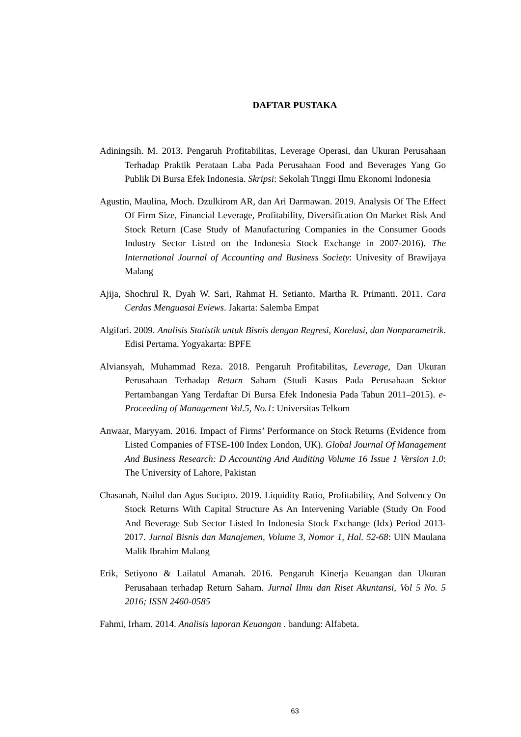DAFTAR PUSTAKA
Adiningsih. M. 2013. Pengaruh Profitabilitas, Leverage Operasi, dan Ukuran Perusahaan Terhadap Praktik Perataan Laba Pada Perusahaan Food and Beverages Yang Go Publik Di Bursa Efek Indonesia. Skripsi: Sekolah Tinggi Ilmu Ekonomi Indonesia
Agustin, Maulina, Moch. Dzulkirom AR, dan Ari Darmawan. 2019. Analysis Of The Effect Of Firm Size, Financial Leverage, Profitability, Diversification On Market Risk And Stock Return (Case Study of Manufacturing Companies in the Consumer Goods Industry Sector Listed on the Indonesia Stock Exchange in 2007-2016). The International Journal of Accounting and Business Society: Univesity of Brawijaya Malang
Ajija, Shochrul R, Dyah W. Sari, Rahmat H. Setianto, Martha R. Primanti. 2011. Cara Cerdas Menguasai Eviews. Jakarta: Salemba Empat
Algifari. 2009. Analisis Statistik untuk Bisnis dengan Regresi, Korelasi, dan Nonparametrik. Edisi Pertama. Yogyakarta: BPFE
Alviansyah, Muhammad Reza. 2018. Pengaruh Profitabilitas, Leverage, Dan Ukuran Perusahaan Terhadap Return Saham (Studi Kasus Pada Perusahaan Sektor Pertambangan Yang Terdaftar Di Bursa Efek Indonesia Pada Tahun 2011–2015). e-Proceeding of Management Vol.5, No.1: Universitas Telkom
Anwaar, Maryyam. 2016. Impact of Firms’ Performance on Stock Returns (Evidence from Listed Companies of FTSE-100 Index London, UK). Global Journal Of Management And Business Research: D Accounting And Auditing Volume 16 Issue 1 Version 1.0: The University of Lahore, Pakistan
Chasanah, Nailul dan Agus Sucipto. 2019. Liquidity Ratio, Profitability, And Solvency On Stock Returns With Capital Structure As An Intervening Variable (Study On Food And Beverage Sub Sector Listed In Indonesia Stock Exchange (Idx) Period 2013-2017. Jurnal Bisnis dan Manajemen, Volume 3, Nomor 1, Hal. 52-68: UIN Maulana Malik Ibrahim Malang
Erik, Setiyono & Lailatul Amanah. 2016. Pengaruh Kinerja Keuangan dan Ukuran Perusahaan terhadap Return Saham. Jurnal Ilmu dan Riset Akuntansi, Vol 5 No. 5 2016; ISSN 2460-0585
Fahmi, Irham. 2014. Analisis laporan Keuangan . bandung: Alfabeta.
63